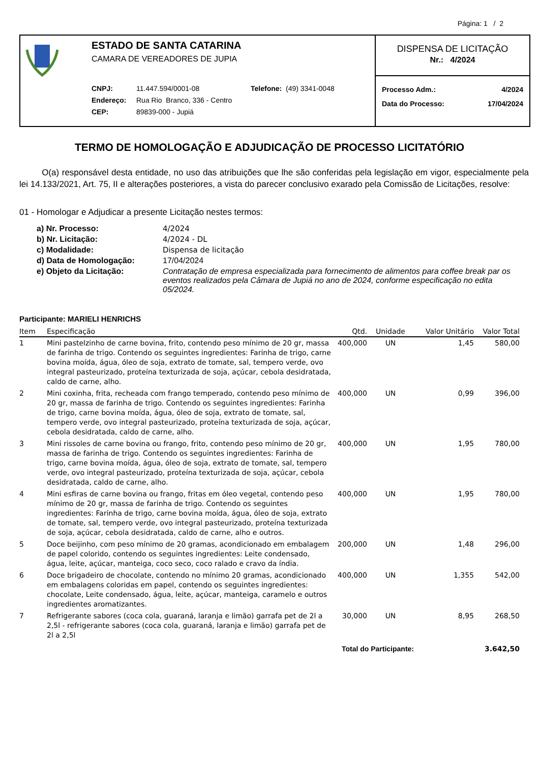Página: 1 / 2
ESTADO DE SANTA CATARINA
CAMARA DE VEREADORES DE JUPIA
| CNPJ: | 11.447.594/0001-08 | Telefone: (49) 3341-0048 |
| Endereço: | Rua Rio Branco, 336 - Centro | |
| CEP: | 89839-000 - Jupiá | |
DISPENSA DE LICITAÇÃO
Nr.: 4/2024
Processo Adm.: 4/2024
Data do Processo: 17/04/2024
TERMO DE HOMOLOGAÇÃO E ADJUDICAÇÃO DE PROCESSO LICITATÓRIO
O(a) responsável desta entidade, no uso das atribuições que lhe são conferidas pela legislação em vigor, especialmente pela lei 14.133/2021, Art. 75, II e alterações posteriores, a vista do parecer conclusivo exarado pela Comissão de Licitações, resolve:
01 - Homologar e Adjudicar a presente Licitação nestes termos:
a) Nr. Processo: 4/2024
b) Nr. Licitação: 4/2024 - DL
c) Modalidade: Dispensa de licitação
d) Data de Homologação: 17/04/2024
e) Objeto da Licitação: Contratação de empresa especializada para fornecimento de alimentos para coffee break par os eventos realizados pela Câmara de Jupiá no ano de 2024, conforme especificação no edita 05/2024.
Participante: MARIELI HENRICHS
| Item | Especificação | Qtd. | Unidade | Valor Unitário | Valor Total |
| --- | --- | --- | --- | --- | --- |
| 1 | Mini pastelzinho de carne bovina, frito, contendo peso mínimo de 20 gr, massa de farinha de trigo. Contendo os seguintes ingredientes: Farinha de trigo, carne bovina moída, água, óleo de soja, extrato de tomate, sal, tempero verde, ovo integral pasteurizado, proteína texturizada de soja, açúcar, cebola desidratada, caldo de carne, alho. | 400,000 | UN | 1,45 | 580,00 |
| 2 | Mini coxinha, frita, recheada com frango temperado, contendo peso mínimo de 20 gr, massa de farinha de trigo. Contendo os seguintes ingredientes: Farinha de trigo, carne bovina moída, água, óleo de soja, extrato de tomate, sal, tempero verde, ovo integral pasteurizado, proteína texturizada de soja, açúcar, cebola desidratada, caldo de carne, alho. | 400,000 | UN | 0,99 | 396,00 |
| 3 | Mini rissoles de carne bovina ou frango, frito, contendo peso mínimo de 20 gr, massa de farinha de trigo. Contendo os seguintes ingredientes: Farinha de trigo, carne bovina moída, água, óleo de soja, extrato de tomate, sal, tempero verde, ovo integral pasteurizado, proteína texturizada de soja, açúcar, cebola desidratada, caldo de carne, alho. | 400,000 | UN | 1,95 | 780,00 |
| 4 | Mini esfiras de carne bovina ou frango, fritas em óleo vegetal, contendo peso mínimo de 20 gr, massa de farinha de trigo. Contendo os seguintes ingredientes: Farinha de trigo, carne bovina moída, água, óleo de soja, extrato de tomate, sal, tempero verde, ovo integral pasteurizado, proteína texturizada de soja, açúcar, cebola desidratada, caldo de carne, alho e outros. | 400,000 | UN | 1,95 | 780,00 |
| 5 | Doce beijinho, com peso mínimo de 20 gramas, acondicionado em embalagem de papel colorido, contendo os seguintes ingredientes: Leite condensado, água, leite, açúcar, manteiga, coco seco, coco ralado e cravo da índia. | 200,000 | UN | 1,48 | 296,00 |
| 6 | Doce brigadeiro de chocolate, contendo no mínimo 20 gramas, acondicionado em embalagens coloridas em papel, contendo os seguintes ingredientes: chocolate, Leite condensado, água, leite, açúcar, manteiga, caramelo e outros ingredientes aromatizantes. | 400,000 | UN | 1,355 | 542,00 |
| 7 | Refrigerante sabores (coca cola, guaraná, laranja e limão) garrafa pet de 2l a 2,5l - refrigerante sabores (coca cola, guaraná, laranja e limão) garrafa pet de 2l a 2,5l | 30,000 | UN | 8,95 | 268,50 |
| Total do Participante: | | | | | 3.642,50 |